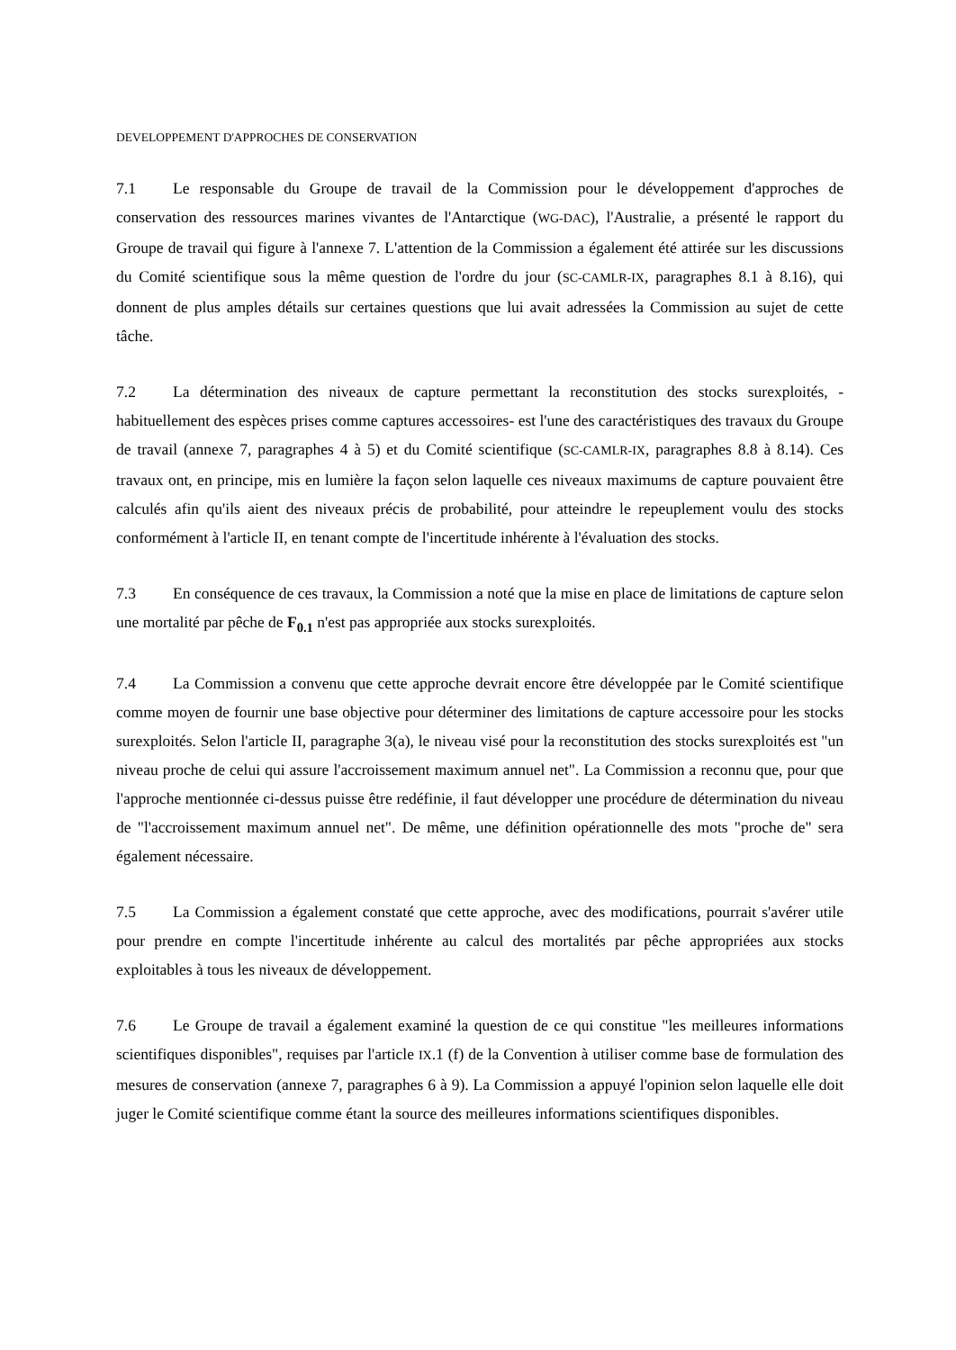DEVELOPPEMENT D'APPROCHES DE CONSERVATION
7.1 Le responsable du Groupe de travail de la Commission pour le développement d'approches de conservation des ressources marines vivantes de l'Antarctique (WG-DAC), l'Australie, a présenté le rapport du Groupe de travail qui figure à l'annexe 7. L'attention de la Commission a également été attirée sur les discussions du Comité scientifique sous la même question de l'ordre du jour (SC-CAMLR-IX, paragraphes 8.1 à 8.16), qui donnent de plus amples détails sur certaines questions que lui avait adressées la Commission au sujet de cette tâche.
7.2 La détermination des niveaux de capture permettant la reconstitution des stocks surexploités, -habituellement des espèces prises comme captures accessoires- est l'une des caractéristiques des travaux du Groupe de travail (annexe 7, paragraphes 4 à 5) et du Comité scientifique (SC-CAMLR-IX, paragraphes 8.8 à 8.14). Ces travaux ont, en principe, mis en lumière la façon selon laquelle ces niveaux maximums de capture pouvaient être calculés afin qu'ils aient des niveaux précis de probabilité, pour atteindre le repeuplement voulu des stocks conformément à l'article II, en tenant compte de l'incertitude inhérente à l'évaluation des stocks.
7.3 En conséquence de ces travaux, la Commission a noté que la mise en place de limitations de capture selon une mortalité par pêche de F<sub>0.1</sub> n'est pas appropriée aux stocks surexploités.
7.4 La Commission a convenu que cette approche devrait encore être développée par le Comité scientifique comme moyen de fournir une base objective pour déterminer des limitations de capture accessoire pour les stocks surexploités. Selon l'article II, paragraphe 3(a), le niveau visé pour la reconstitution des stocks surexploités est "un niveau proche de celui qui assure l'accroissement maximum annuel net". La Commission a reconnu que, pour que l'approche mentionnée ci-dessus puisse être redéfinie, il faut développer une procédure de détermination du niveau de "l'accroissement maximum annuel net". De même, une définition opérationnelle des mots "proche de" sera également nécessaire.
7.5 La Commission a également constaté que cette approche, avec des modifications, pourrait s'avérer utile pour prendre en compte l'incertitude inhérente au calcul des mortalités par pêche appropriées aux stocks exploitables à tous les niveaux de développement.
7.6 Le Groupe de travail a également examiné la question de ce qui constitue "les meilleures informations scientifiques disponibles", requises par l'article IX.1 (f) de la Convention à utiliser comme base de formulation des mesures de conservation (annexe 7, paragraphes 6 à 9). La Commission a appuyé l'opinion selon laquelle elle doit juger le Comité scientifique comme étant la source des meilleures informations scientifiques disponibles.